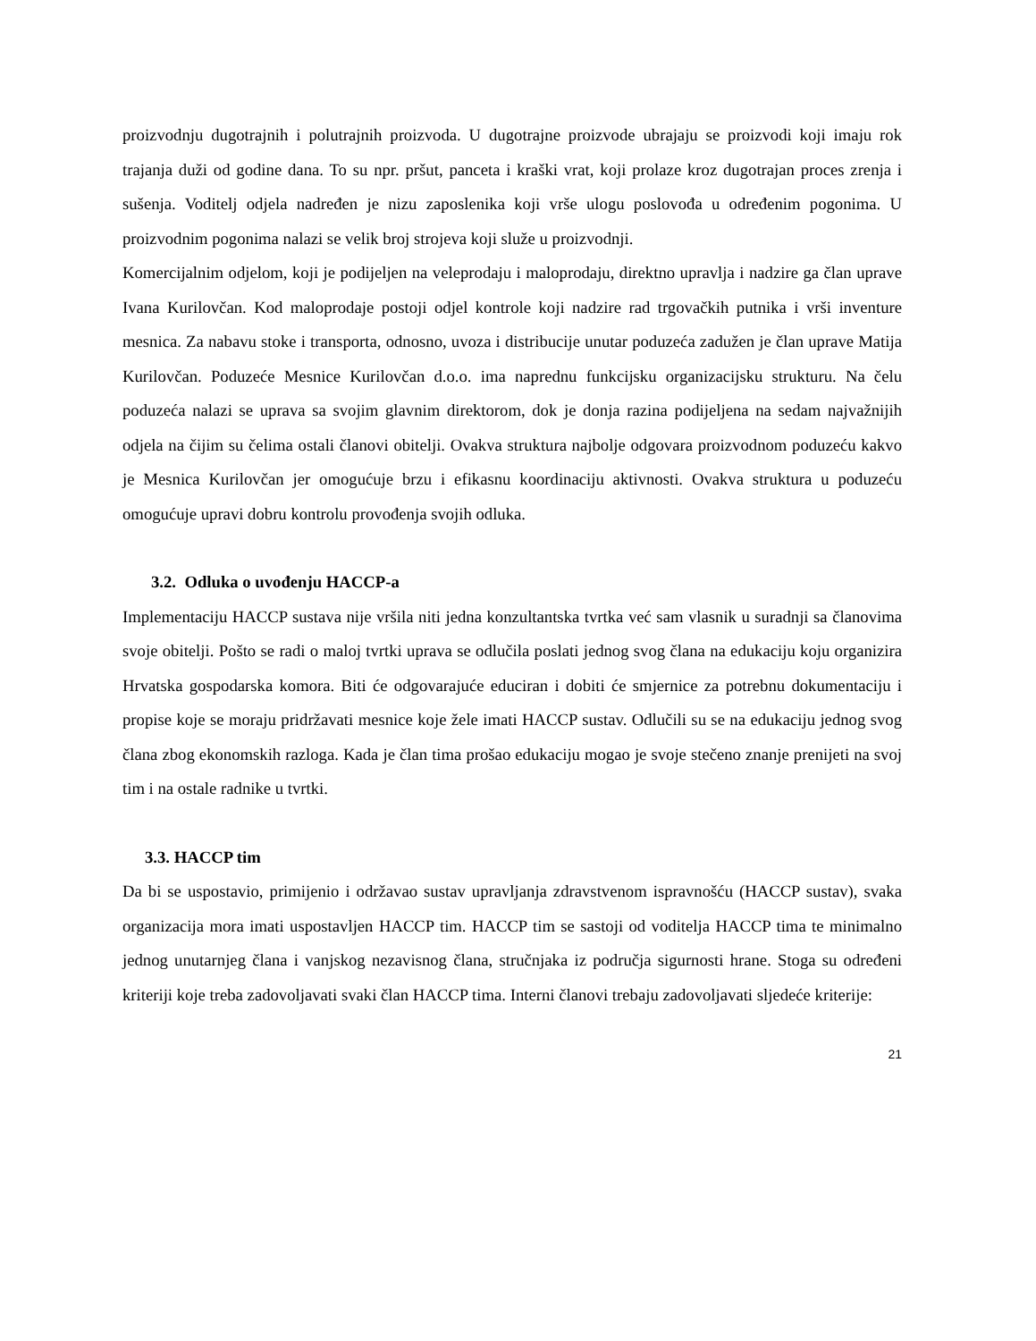proizvodnju dugotrajnih i polutrajnih proizvoda. U dugotrajne proizvode ubrajaju se proizvodi koji imaju rok trajanja duži od godine dana. To su npr. pršut, panceta i kraški vrat, koji prolaze kroz dugotrajan proces zrenja i sušenja. Voditelj odjela nadređen je nizu zaposlenika koji vrše ulogu poslovođa u određenim pogonima. U proizvodnim pogonima nalazi se velik broj strojeva koji služe u proizvodnji.
Komercijalnim odjelom, koji je podijeljen na veleprodaju i maloprodaju, direktno upravlja i nadzire ga član uprave Ivana Kurilovčan. Kod maloprodaje postoji odjel kontrole koji nadzire rad trgovačkih putnika i vrši inventure mesnica. Za nabavu stoke i transporta, odnosno, uvoza i distribucije unutar poduzeća zadužen je član uprave Matija Kurilovčan. Poduzeće Mesnice Kurilovčan d.o.o. ima naprednu funkcijsku organizacijsku strukturu. Na čelu poduzeća nalazi se uprava sa svojim glavnim direktorom, dok je donja razina podijeljena na sedam najvažnijih odjela na čijim su čelima ostali članovi obitelji. Ovakva struktura najbolje odgovara proizvodnom poduzeću kakvo je Mesnica Kurilovčan jer omogućuje brzu i efikasnu koordinaciju aktivnosti. Ovakva struktura u poduzeću omogućuje upravi dobru kontrolu provođenja svojih odluka.
3.2. Odluka o uvođenju HACCP-a
Implementaciju HACCP sustava nije vršila niti jedna konzultantska tvrtka već sam vlasnik u suradnji sa članovima svoje obitelji. Pošto se radi o maloj tvrtki uprava se odlučila poslati jednog svog člana na edukaciju koju organizira Hrvatska gospodarska komora. Biti će odgovarajuće educiran i dobiti će smjernice za potrebnu dokumentaciju i propise koje se moraju pridržavati mesnice koje žele imati HACCP sustav. Odlučili su se na edukaciju jednog svog člana zbog ekonomskih razloga. Kada je član tima prošao edukaciju mogao je svoje stečeno znanje prenijeti na svoj tim i na ostale radnike u tvrtki.
3.3. HACCP tim
Da bi se uspostavio, primijenio i održavao sustav upravljanja zdravstvenom ispravnošću (HACCP sustav), svaka organizacija mora imati uspostavljen HACCP tim. HACCP tim se sastoji od voditelja HACCP tima te minimalno jednog unutarnjeg člana i vanjskog nezavisnog člana, stručnjaka iz područja sigurnosti hrane. Stoga su određeni kriteriji koje treba zadovoljavati svaki član HACCP tima. Interni članovi trebaju zadovoljavati sljedeće kriterije:
21